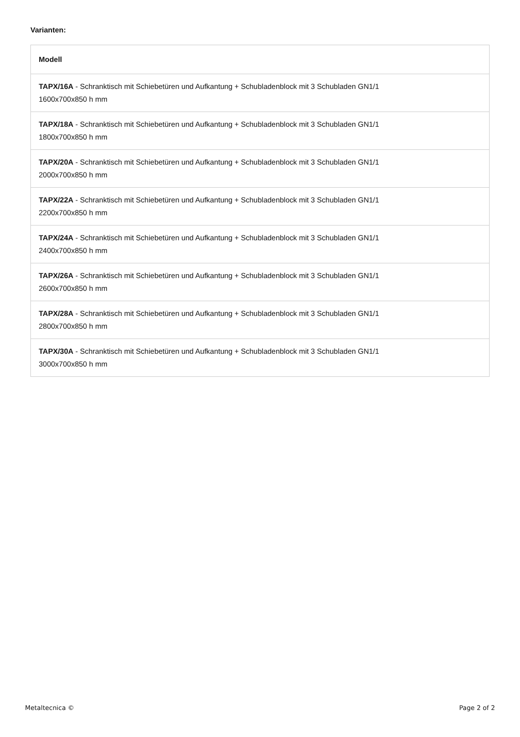Varianten:
| Modell |
| --- |
| TAPX/16A - Schranktisch mit Schiebetüren und Aufkantung + Schubladenblock mit 3 Schubladen GN1/1 1600x700x850 h mm |
| TAPX/18A - Schranktisch mit Schiebetüren und Aufkantung + Schubladenblock mit 3 Schubladen GN1/1 1800x700x850 h mm |
| TAPX/20A - Schranktisch mit Schiebetüren und Aufkantung + Schubladenblock mit 3 Schubladen GN1/1 2000x700x850 h mm |
| TAPX/22A - Schranktisch mit Schiebetüren und Aufkantung + Schubladenblock mit 3 Schubladen GN1/1 2200x700x850 h mm |
| TAPX/24A - Schranktisch mit Schiebetüren und Aufkantung + Schubladenblock mit 3 Schubladen GN1/1 2400x700x850 h mm |
| TAPX/26A - Schranktisch mit Schiebetüren und Aufkantung + Schubladenblock mit 3 Schubladen GN1/1 2600x700x850 h mm |
| TAPX/28A - Schranktisch mit Schiebetüren und Aufkantung + Schubladenblock mit 3 Schubladen GN1/1 2800x700x850 h mm |
| TAPX/30A - Schranktisch mit Schiebetüren und Aufkantung + Schubladenblock mit 3 Schubladen GN1/1 3000x700x850 h mm |
Metaltecnica © Page 2 of 2